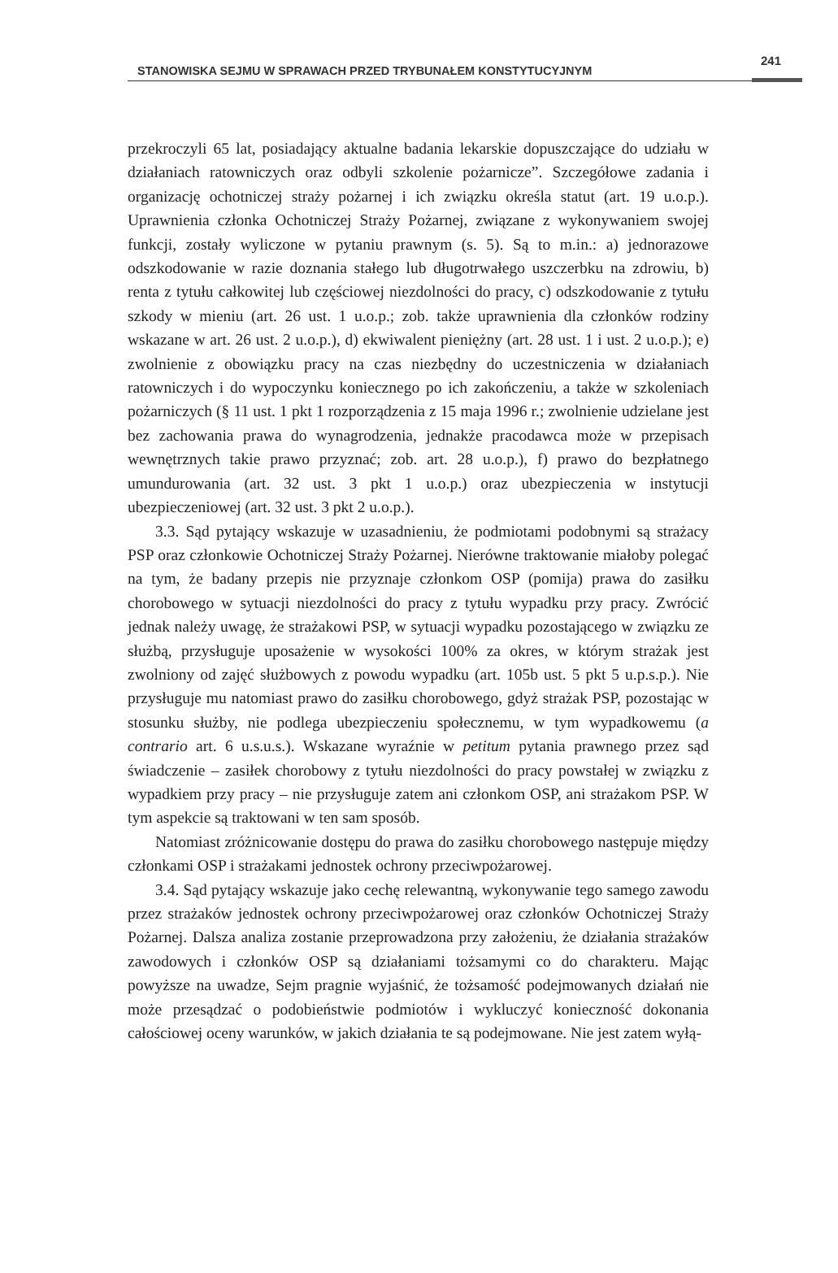STANOWISKA SEJMU W SPRAWACH PRZED TRYBUNAŁEM KONSTYTUCYJNYM
241
przekroczyli 65 lat, posiadający aktualne badania lekarskie dopuszczające do udziału w działaniach ratowniczych oraz odbyli szkolenie pożarnicze”. Szczegółowe zadania i organizację ochotniczej straży pożarnej i ich związku określa statut (art. 19 u.o.p.). Uprawnienia członka Ochotniczej Straży Pożarnej, związane z wykonywaniem swojej funkcji, zostały wyliczone w pytaniu prawnym (s. 5). Są to m.in.: a) jednorazowe odszkodowanie w razie doznania stałego lub długotrwałego uszczerbku na zdrowiu, b) renta z tytułu całkowitej lub częściowej niezdolności do pracy, c) odszkodowanie z tytułu szkody w mieniu (art. 26 ust. 1 u.o.p.; zob. także uprawnienia dla członków rodziny wskazane w art. 26 ust. 2 u.o.p.), d) ekwiwalent pieniężny (art. 28 ust. 1 i ust. 2 u.o.p.); e) zwolnienie z obowiązku pracy na czas niezbędny do uczestniczenia w działaniach ratowniczych i do wypoczynku koniecznego po ich zakończeniu, a także w szkoleniach pożarniczych (§ 11 ust. 1 pkt 1 rozporządzenia z 15 maja 1996 r.; zwolnienie udzielane jest bez zachowania prawa do wynagrodzenia, jednakże pracodawca może w przepisach wewnętrznych takie prawo przyznać; zob. art. 28 u.o.p.), f) prawo do bezpłatnego umundurowania (art. 32 ust. 3 pkt 1 u.o.p.) oraz ubezpieczenia w instytucji ubezpieczeniowej (art. 32 ust. 3 pkt 2 u.o.p.).
3.3. Sąd pytający wskazuje w uzasadnieniu, że podmiotami podobnymi są strażacy PSP oraz członkowie Ochotniczej Straży Pożarnej. Nierówne traktowanie miałoby polegać na tym, że badany przepis nie przyznaje członkom OSP (pomija) prawa do zasiłku chorobowego w sytuacji niezdolności do pracy z tytułu wypadku przy pracy. Zwrócić jednak należy uwagę, że strażakowi PSP, w sytuacji wypadku pozostającego w związku ze służbą, przysługuje uposażenie w wysokości 100% za okres, w którym strażak jest zwolniony od zajęć służbowych z powodu wypadku (art. 105b ust. 5 pkt 5 u.p.s.p.). Nie przysługuje mu natomiast prawo do zasiłku chorobowego, gdyż strażak PSP, pozostając w stosunku służby, nie podlega ubezpieczeniu społecznemu, w tym wypadkowemu (a contrario art. 6 u.s.u.s.). Wskazane wyraźnie w petitum pytania prawnego przez sąd świadczenie – zasiłek chorobowy z tytułu niezdolności do pracy powstałej w związku z wypadkiem przy pracy – nie przysługuje zatem ani członkom OSP, ani strażakom PSP. W tym aspekcie są traktowani w ten sam sposób.
Natomiast zróżnicowanie dostępu do prawa do zasiłku chorobowego następuje między członkami OSP i strażakami jednostek ochrony przeciwpożarowej.
3.4. Sąd pytający wskazuje jako cechę relewantną, wykonywanie tego samego zawodu przez strażaków jednostek ochrony przeciwpożarowej oraz członków Ochotniczej Straży Pożarnej. Dalsza analiza zostanie przeprowadzona przy założeniu, że działania strażaków zawodowych i członków OSP są działaniami tożsamymi co do charakteru. Mając powyższe na uwadze, Sejm pragnie wyjaśnić, że tożsamość podejmowanych działań nie może przesądzać o podobieństwie podmiotów i wykluczyć konieczność dokonania całościowej oceny warunków, w jakich działania te są podejmowane. Nie jest zatem wyłą-